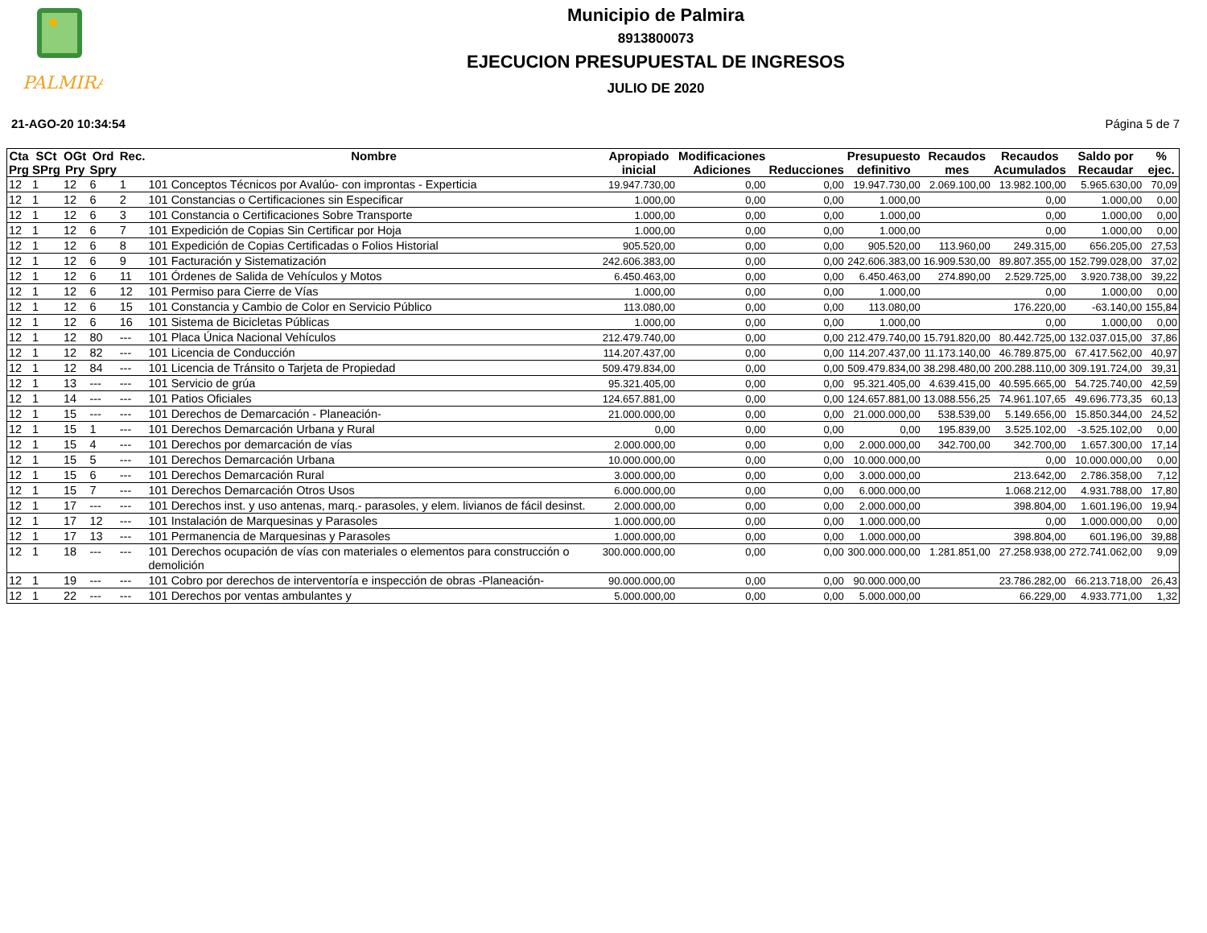PALMIRA
Municipio de Palmira
8913800073
EJECUCION PRESUPUESTAL DE INGRESOS
JULIO DE 2020
21-AGO-20 10:34:54 Página 5 de 7
| Cta Prg | SCt SPrg | OGt Pry | Ord Spry | Rec. | Nombre | Apropiado inicial | Modificaciones Adiciones | Reducciones | Presupuesto definitivo | Recaudos mes | Recaudos Acumulados | Saldo por Recaudar | % ejec. |
| --- | --- | --- | --- | --- | --- | --- | --- | --- | --- | --- | --- | --- | --- |
| 12 | 1 | 12 | 6 | 1 | 101 Conceptos Técnicos por Avalúo- con improntas - Experticia | 19.947.730,00 | 0,00 | 0,00 | 19.947.730,00 | 2.069.100,00 | 13.982.100,00 | 5.965.630,00 | 70,09 |
| 12 | 1 | 12 | 6 | 2 | 101 Constancias o Certificaciones sin Especificar | 1.000,00 | 0,00 | 0,00 | 1.000,00 | | 0,00 | 1.000,00 | 0,00 |
| 12 | 1 | 12 | 6 | 3 | 101 Constancia o Certificaciones Sobre Transporte | 1.000,00 | 0,00 | 0,00 | 1.000,00 | | 0,00 | 1.000,00 | 0,00 |
| 12 | 1 | 12 | 6 | 7 | 101 Expedición de Copias Sin Certificar por Hoja | 1.000,00 | 0,00 | 0,00 | 1.000,00 | | 0,00 | 1.000,00 | 0,00 |
| 12 | 1 | 12 | 6 | 8 | 101 Expedición de Copias Certificadas o Folios Historial | 905.520,00 | 0,00 | 0,00 | 905.520,00 | 113.960,00 | 249.315,00 | 656.205,00 | 27,53 |
| 12 | 1 | 12 | 6 | 9 | 101 Facturación y Sistematización | 242.606.383,00 | 0,00 | 0,00 | 242.606.383,00 | 16.909.530,00 | 89.807.355,00 | 152.799.028,00 | 37,02 |
| 12 | 1 | 12 | 6 | 11 | 101 Órdenes de Salida de Vehículos y Motos | 6.450.463,00 | 0,00 | 0,00 | 6.450.463,00 | 274.890,00 | 2.529.725,00 | 3.920.738,00 | 39,22 |
| 12 | 1 | 12 | 6 | 12 | 101 Permiso para Cierre de Vías | 1.000,00 | 0,00 | 0,00 | 1.000,00 | | 0,00 | 1.000,00 | 0,00 |
| 12 | 1 | 12 | 6 | 15 | 101 Constancia y Cambio de Color en Servicio Público | 113.080,00 | 0,00 | 0,00 | 113.080,00 | | 176.220,00 | -63.140,00 | 155,84 |
| 12 | 1 | 12 | 6 | 16 | 101 Sistema de Bicicletas Públicas | 1.000,00 | 0,00 | 0,00 | 1.000,00 | | 0,00 | 1.000,00 | 0,00 |
| 12 | 1 | 12 | 80 | --- | 101 Placa Única Nacional Vehículos | 212.479.740,00 | 0,00 | 0,00 | 212.479.740,00 | 15.791.820,00 | 80.442.725,00 | 132.037.015,00 | 37,86 |
| 12 | 1 | 12 | 82 | --- | 101 Licencia de Conducción | 114.207.437,00 | 0,00 | 0,00 | 114.207.437,00 | 11.173.140,00 | 46.789.875,00 | 67.417.562,00 | 40,97 |
| 12 | 1 | 12 | 84 | --- | 101 Licencia de Tránsito o Tarjeta de Propiedad | 509.479.834,00 | 0,00 | 0,00 | 509.479.834,00 | 38.298.480,00 | 200.288.110,00 | 309.191.724,00 | 39,31 |
| 12 | 1 | 13 | --- | --- | 101 Servicio de grúa | 95.321.405,00 | 0,00 | 0,00 | 95.321.405,00 | 4.639.415,00 | 40.595.665,00 | 54.725.740,00 | 42,59 |
| 12 | 1 | 14 | --- | --- | 101 Patios Oficiales | 124.657.881,00 | 0,00 | 0,00 | 124.657.881,00 | 13.088.556,25 | 74.961.107,65 | 49.696.773,35 | 60,13 |
| 12 | 1 | 15 | --- | --- | 101 Derechos de Demarcación - Planeación- | 21.000.000,00 | 0,00 | 0,00 | 21.000.000,00 | 538.539,00 | 5.149.656,00 | 15.850.344,00 | 24,52 |
| 12 | 1 | 15 | 1 | --- | 101 Derechos Demarcación Urbana y Rural | 0,00 | 0,00 | 0,00 | 0,00 | 195.839,00 | 3.525.102,00 | -3.525.102,00 | 0,00 |
| 12 | 1 | 15 | 4 | --- | 101 Derechos por demarcación de vías | 2.000.000,00 | 0,00 | 0,00 | 2.000.000,00 | 342.700,00 | 342.700,00 | 1.657.300,00 | 17,14 |
| 12 | 1 | 15 | 5 | --- | 101 Derechos Demarcación Urbana | 10.000.000,00 | 0,00 | 0,00 | 10.000.000,00 | | 0,00 | 10.000.000,00 | 0,00 |
| 12 | 1 | 15 | 6 | --- | 101 Derechos Demarcación Rural | 3.000.000,00 | 0,00 | 0,00 | 3.000.000,00 | | 213.642,00 | 2.786.358,00 | 7,12 |
| 12 | 1 | 15 | 7 | --- | 101 Derechos Demarcación Otros Usos | 6.000.000,00 | 0,00 | 0,00 | 6.000.000,00 | | 1.068.212,00 | 4.931.788,00 | 17,80 |
| 12 | 1 | 17 | --- | --- | 101 Derechos inst. y uso antenas, marq.- parasoles, y elem. livianos de fácil desinst. | 2.000.000,00 | 0,00 | 0,00 | 2.000.000,00 | | 398.804,00 | 1.601.196,00 | 19,94 |
| 12 | 1 | 17 | 12 | --- | 101 Instalación de Marquesinas y Parasoles | 1.000.000,00 | 0,00 | 0,00 | 1.000.000,00 | | 0,00 | 1.000.000,00 | 0,00 |
| 12 | 1 | 17 | 13 | --- | 101 Permanencia de Marquesinas y Parasoles | 1.000.000,00 | 0,00 | 0,00 | 1.000.000,00 | | 398.804,00 | 601.196,00 | 39,88 |
| 12 | 1 | 18 | --- | --- | 101 Derechos ocupación de vías con materiales o elementos para construcción o demolición | 300.000.000,00 | 0,00 | 0,00 | 300.000.000,00 | 1.281.851,00 | 27.258.938,00 | 272.741.062,00 | 9,09 |
| 12 | 1 | 19 | --- | --- | 101 Cobro por derechos de interventoría e inspección de obras -Planeación- | 90.000.000,00 | 0,00 | 0,00 | 90.000.000,00 | | 23.786.282,00 | 66.213.718,00 | 26,43 |
| 12 | 1 | 22 | --- | --- | 101 Derechos por ventas ambulantes y | 5.000.000,00 | 0,00 | 0,00 | 5.000.000,00 | | 66.229,00 | 4.933.771,00 | 1,32 |